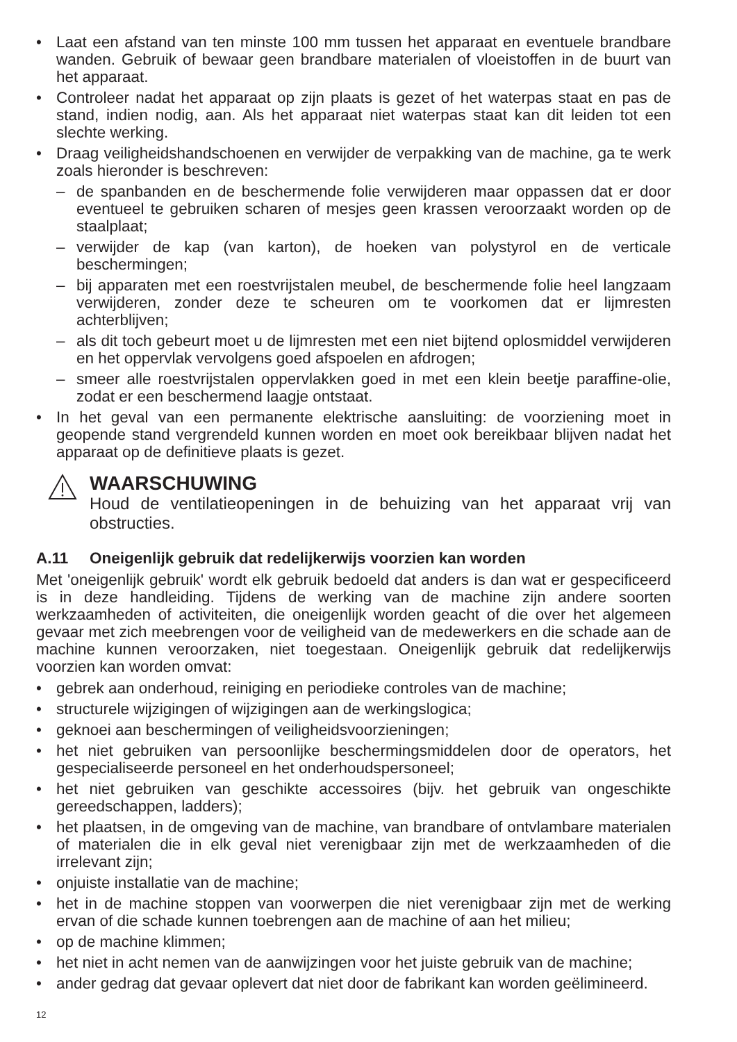• Laat een afstand van ten minste 100 mm tussen het apparaat en eventuele brandbare wanden. Gebruik of bewaar geen brandbare materialen of vloeistoffen in de buurt van het apparaat.
• Controleer nadat het apparaat op zijn plaats is gezet of het waterpas staat en pas de stand, indien nodig, aan. Als het apparaat niet waterpas staat kan dit leiden tot een slechte werking.
• Draag veiligheidshandschoenen en verwijder de verpakking van de machine, ga te werk zoals hieronder is beschreven:
– de spanbanden en de beschermende folie verwijderen maar oppassen dat er door eventueel te gebruiken scharen of mesjes geen krassen veroorzaakt worden op de staalplaat;
– verwijder de kap (van karton), de hoeken van polystyrol en de verticale beschermingen;
– bij apparaten met een roestvrijstalen meubel, de beschermende folie heel langzaam verwijderen, zonder deze te scheuren om te voorkomen dat er lijmresten achterblijven;
– als dit toch gebeurt moet u de lijmresten met een niet bijtend oplosmiddel verwijderen en het oppervlak vervolgens goed afspoelen en afdrogen;
– smeer alle roestvrijstalen oppervlakken goed in met een klein beetje paraffine-olie, zodat er een beschermend laagje ontstaat.
• In het geval van een permanente elektrische aansluiting: de voorziening moet in geopende stand vergrendeld kunnen worden en moet ook bereikbaar blijven nadat het apparaat op de definitieve plaats is gezet.
WAARSCHUWING
Houd de ventilatieopeningen in de behuizing van het apparaat vrij van obstructies.
A.11 Oneigenlijk gebruik dat redelijkerwijs voorzien kan worden
Met 'oneigenlijk gebruik' wordt elk gebruik bedoeld dat anders is dan wat er gespecificeerd is in deze handleiding. Tijdens de werking van de machine zijn andere soorten werkzaamheden of activiteiten, die oneigenlijk worden geacht of die over het algemeen gevaar met zich meebrengen voor de veiligheid van de medewerkers en die schade aan de machine kunnen veroorzaken, niet toegestaan. Oneigenlijk gebruik dat redelijkerwijs voorzien kan worden omvat:
• gebrek aan onderhoud, reiniging en periodieke controles van de machine;
• structurele wijzigingen of wijzigingen aan de werkingslogica;
• geknoei aan beschermingen of veiligheidsvoorzieningen;
• het niet gebruiken van persoonlijke beschermingsmiddelen door de operators, het gespecialiseerde personeel en het onderhoudspersoneel;
• het niet gebruiken van geschikte accessoires (bijv. het gebruik van ongeschikte gereedschappen, ladders);
• het plaatsen, in de omgeving van de machine, van brandbare of ontvlambare materialen of materialen die in elk geval niet verenigbaar zijn met de werkzaamheden of die irrelevant zijn;
• onjuiste installatie van de machine;
• het in de machine stoppen van voorwerpen die niet verenigbaar zijn met de werking ervan of die schade kunnen toebrengen aan de machine of aan het milieu;
• op de machine klimmen;
• het niet in acht nemen van de aanwijzingen voor het juiste gebruik van de machine;
• ander gedrag dat gevaar oplevert dat niet door de fabrikant kan worden geëlimineerd.
12